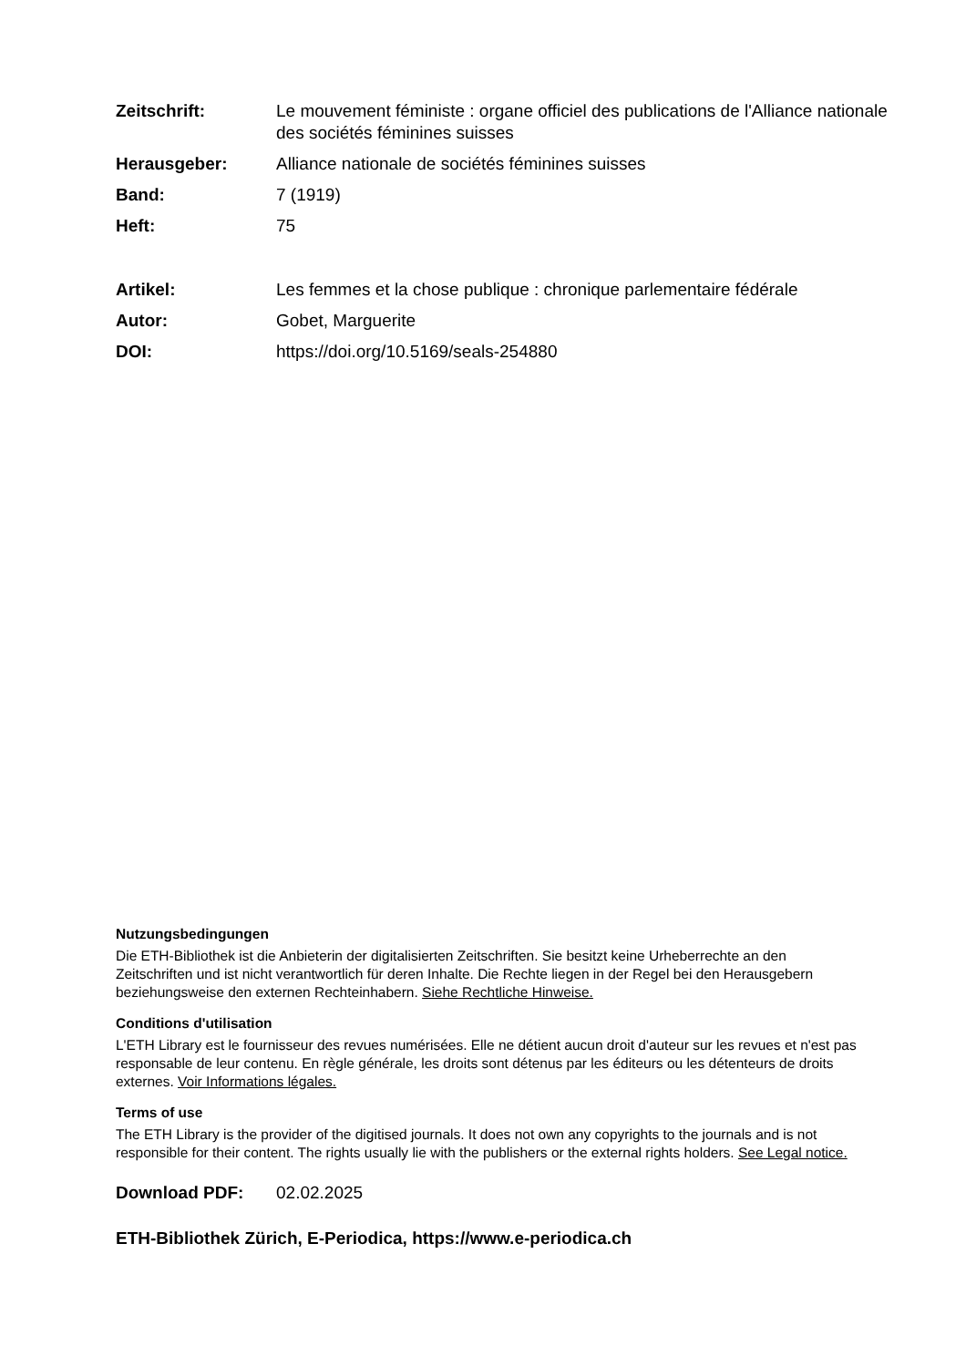Zeitschrift: Le mouvement féministe : organe officiel des publications de l'Alliance nationale des sociétés féminines suisses
Herausgeber: Alliance nationale de sociétés féminines suisses
Band: 7 (1919)
Heft: 75
Artikel: Les femmes et la chose publique : chronique parlementaire fédérale
Autor: Gobet, Marguerite
DOI: https://doi.org/10.5169/seals-254880
Nutzungsbedingungen
Die ETH-Bibliothek ist die Anbieterin der digitalisierten Zeitschriften. Sie besitzt keine Urheberrechte an den Zeitschriften und ist nicht verantwortlich für deren Inhalte. Die Rechte liegen in der Regel bei den Herausgebern beziehungsweise den externen Rechteinhabern. Siehe Rechtliche Hinweise.
Conditions d'utilisation
L'ETH Library est le fournisseur des revues numérisées. Elle ne détient aucun droit d'auteur sur les revues et n'est pas responsable de leur contenu. En règle générale, les droits sont détenus par les éditeurs ou les détenteurs de droits externes. Voir Informations légales.
Terms of use
The ETH Library is the provider of the digitised journals. It does not own any copyrights to the journals and is not responsible for their content. The rights usually lie with the publishers or the external rights holders. See Legal notice.
Download PDF: 02.02.2025
ETH-Bibliothek Zürich, E-Periodica, https://www.e-periodica.ch